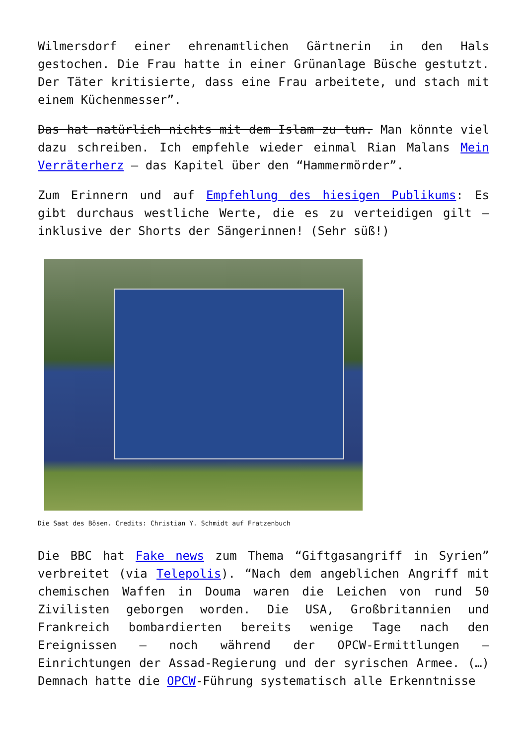Wilmersdorf einer ehrenamtlichen Gärtnerin in den Hals gestochen. Die Frau hatte in einer Grünanlage Büsche gestutzt. Der Täter kritisierte, dass eine Frau arbeitete, und stach mit einem Küchenmesser”.
Das hat natürlich nichts mit dem Islam zu tun. Man könnte viel dazu schreiben. Ich empfehle wieder einmal Rian Malans Mein Verräterherz – das Kapitel über den “Hammermörder”.
Zum Erinnern und auf Empfehlung des hiesigen Publikums: Es gibt durchaus westliche Werte, die es zu verteidigen gilt – inklusive der Shorts der Sängerinnen! (Sehr süß!)
Die Saat des Bösen. Credits: Christian Y. Schmidt auf Fratzenbuch
Die BBC hat Fake news zum Thema “Giftgasangriff in Syrien” verbreitet (via Telepolis). “Nach dem angeblichen Angriff mit chemischen Waffen in Douma waren die Leichen von rund 50 Zivilisten geborgen worden. Die USA, Großbritannien und Frankreich bombardierten bereits wenige Tage nach den Ereignissen – noch während der OPCW-Ermittlungen – Einrichtungen der Assad-Regierung und der syrischen Armee. (…) Demnach hatte die OPCW-Führung systematisch alle Erkenntnisse